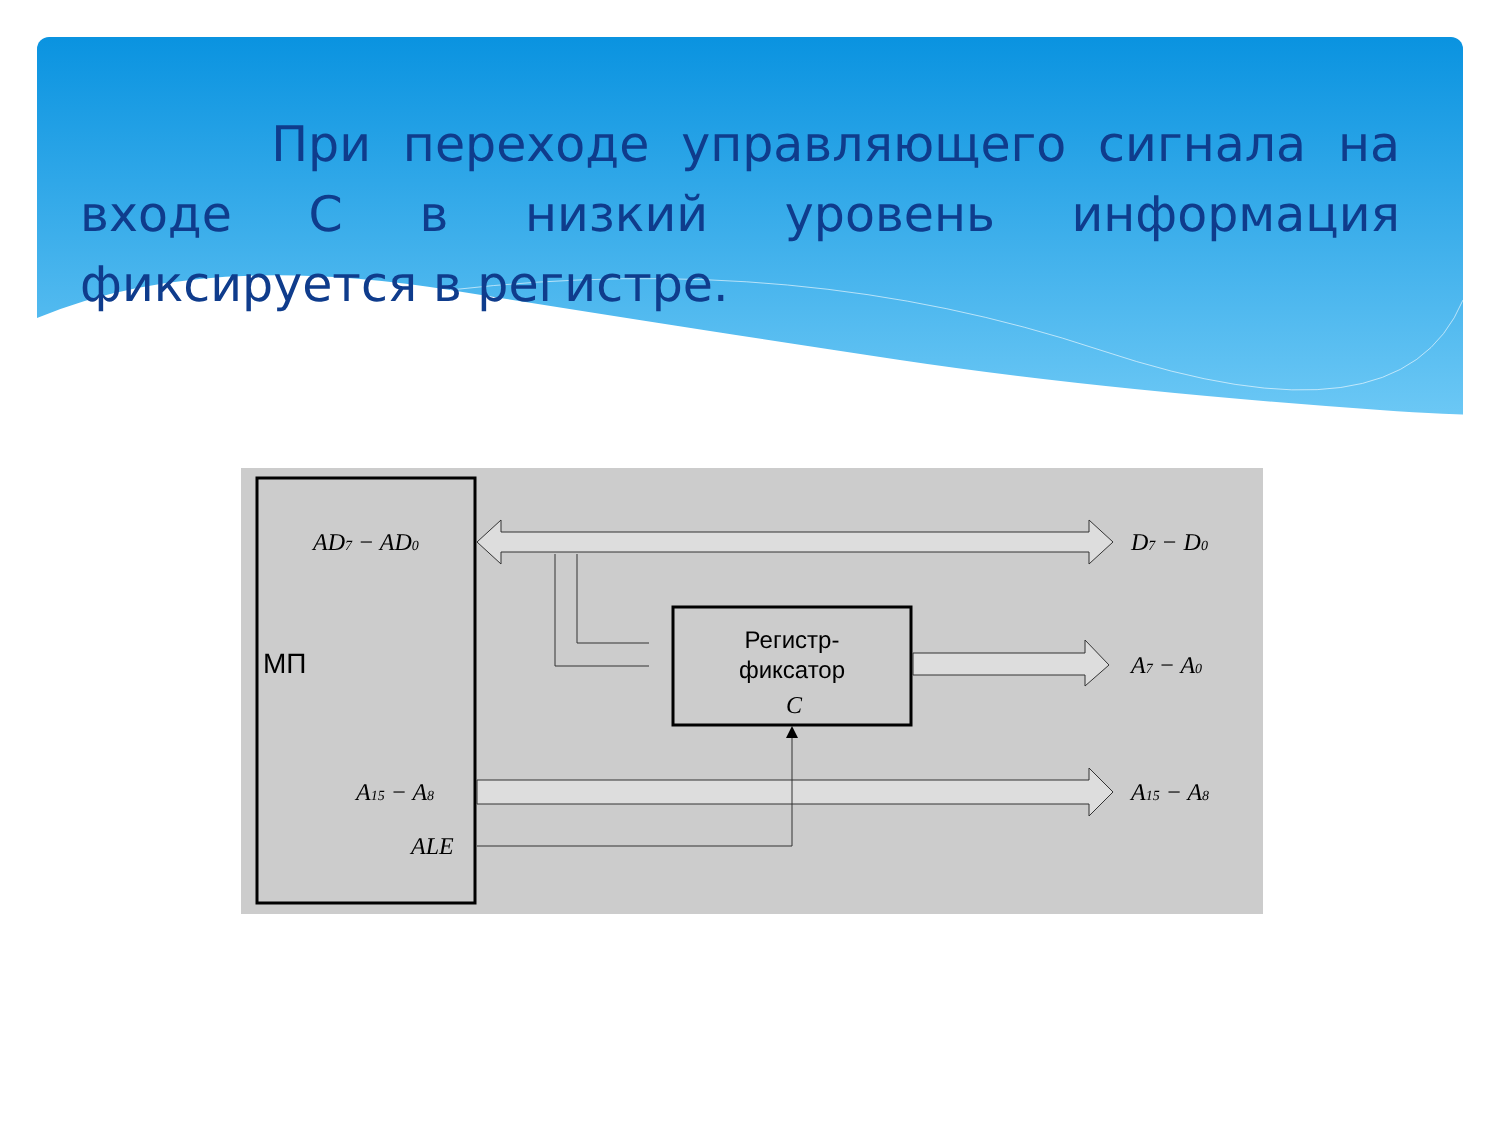При переходе управляющего сигнала на входе С в низкий уровень информация фиксируется в регистре.
МП
AD7 − AD0
A15 − A8
ALE
D7 − D0
Регистр-
фиксатор
C
A7 − A0
A15 − A8